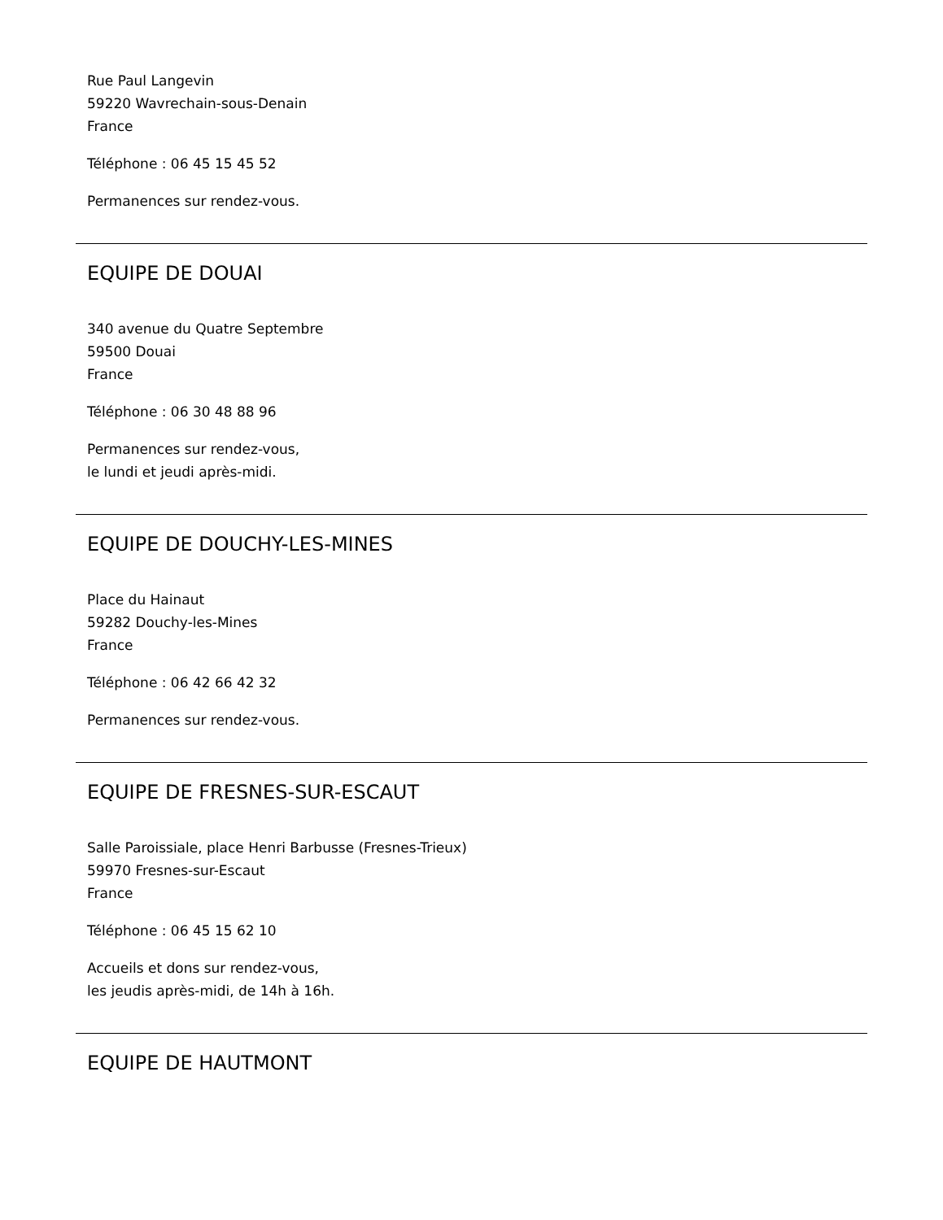Rue Paul Langevin
59220 Wavrechain-sous-Denain
France
Téléphone : 06 45 15 45 52
Permanences sur rendez-vous.
EQUIPE DE DOUAI
340 avenue du Quatre Septembre
59500 Douai
France
Téléphone : 06 30 48 88 96
Permanences sur rendez-vous,
le lundi et jeudi après-midi.
EQUIPE DE DOUCHY-LES-MINES
Place du Hainaut
59282 Douchy-les-Mines
France
Téléphone : 06 42 66 42 32
Permanences sur rendez-vous.
EQUIPE DE FRESNES-SUR-ESCAUT
Salle Paroissiale, place Henri Barbusse (Fresnes-Trieux)
59970 Fresnes-sur-Escaut
France
Téléphone : 06 45 15 62 10
Accueils et dons sur rendez-vous,
les jeudis après-midi, de 14h à 16h.
EQUIPE DE HAUTMONT